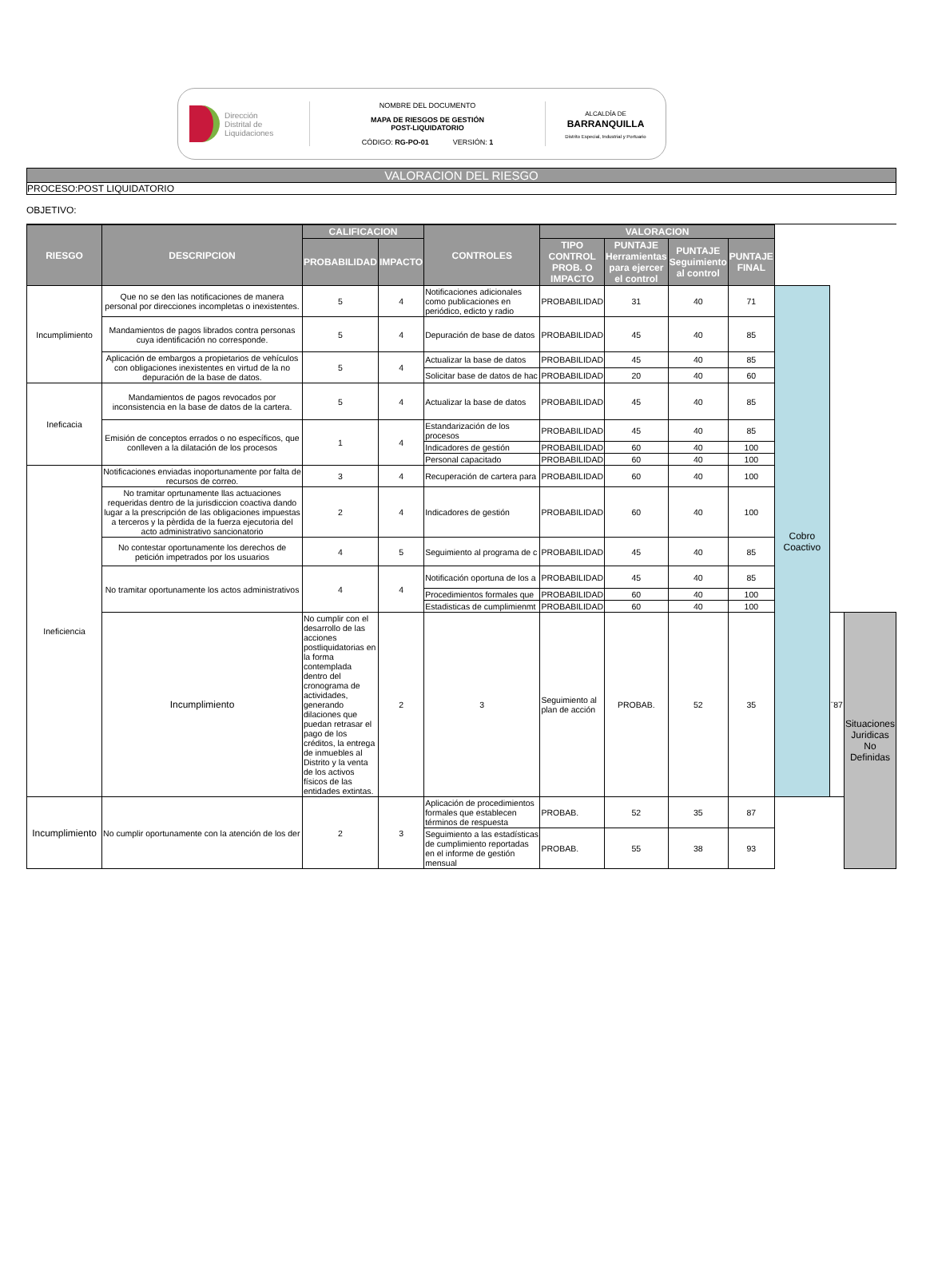Dirección
Distrital de
Liquidaciones
NOMBRE DEL DOCUMENTO
MAPA DE RIESGOS DE GESTIÓN
POST-LIQUIDATORIO
CÓDIGO: RG-PO-01 VERSIÓN: 1
ALCALDÍA DE
BARRANQUILLA
Distrito Especial, Industrial y Portuario
VALORACION DEL RIESGO
PROCESO:POST LIQUIDATORIO
OBJETIVO:
| RIESGO | DESCRIPCION | CALIFICACION | | CONTROLES | VALORACION | | | | | | |
| | | PROBABILIDAD | IMPACTO | | TIPO CONTROL PROB. O IMPACTO | PUNTAJE Herramientas para ejercer el control | PUNTAJE Seguimiento al control | PUNTAJE FINAL | | | |
| Incumplimiento | Que no se den las notificaciones de manera personal por direcciones incompletas o inexistentes. | 5 | 4 | Notificaciones adicionales como publicaciones en periódico, edicto y radio | PROBABILIDAD | 31 | 40 | 71 | Cobro Coactivo | | |
| | Mandamientos de pagos librados contra personas cuya identificación no corresponde. | 5 | 4 | Depuración de base de datos | PROBABILIDAD | 45 | 40 | 85 | | | |
| | Aplicación de embargos a propietarios de vehículos con obligaciones inexistentes en virtud de la no depuración de la base de datos. | 5 | 4 | Actualizar la base de datos | PROBABILIDAD | 45 | 40 | 85 | | | |
| | | | | Solicitar base de datos de hac | PROBABILIDAD | 20 | 40 | 60 | | | |
| Ineficacia | Mandamientos de pagos revocados por inconsistencia en la base de datos de la cartera. | 5 | 4 | Actualizar la base de datos | PROBABILIDAD | 45 | 40 | 85 | | | |
| | Emisión de conceptos errados o no específicos, que conlleven a la dilatación de los procesos | 1 | 4 | Estandarización de los procesos | PROBABILIDAD | 45 | 40 | 85 | | | |
| | | | | Indicadores de gestión | PROBABILIDAD | 60 | 40 | 100 | | | |
| | | | | Personal capacitado | PROBABILIDAD | 60 | 40 | 100 | | | |
| Ineficiencia | Notificaciones enviadas inoportunamente por falta de recursos de correo. | 3 | 4 | Recuperación de cartera para | PROBABILIDAD | 60 | 40 | 100 | | | |
| | No tramitar oprtunamente llas actuaciones requeridas dentro de la jurisdiccion coactiva dando lugar a la prescripción de las obligaciones impuestas a terceros y la pèrdida de la fuerza ejecutoria del acto administrativo sancionatorio | 2 | 4 | Indicadores de gestión | PROBABILIDAD | 60 | 40 | 100 | | | |
| | No contestar oportunamente los derechos de petición impetrados por los usuarios | 4 | 5 | Seguimiento al programa de c | PROBABILIDAD | 45 | 40 | 85 | | | |
| | No tramitar oportunamente los actos administrativos | 4 | 4 | Notificación oportuna de los a | PROBABILIDAD | 45 | 40 | 85 | | | |
| | | | | Procedimientos formales que | PROBABILIDAD | 60 | 40 | 100 | | | |
| | | | | Estadisticas de cumplimienmt | PROBABILIDAD | 60 | 40 | 100 | | | |
| | Incumplimiento | No cumplir con el desarrollo de las acciones postliquidatorias en la forma contemplada dentro del cronograma de actividades, generando dilaciones que puedan retrasar el pago de los créditos, la entrega de inmuebles al Distrito y la venta de los activos físicos de las entidades extintas. | 2 | 3 | Seguimiento al plan de acción | PROBAB. | 52 | 35 | | ¨87 | Situaciones Juridicas No Definidas |
| Incumplimiento | No cumplir oportunamente con la atención de los der | 2 | 3 | Aplicación de procedimientos formales que establecen términos de respuesta | PROBAB. | 52 | 35 | 87 | | | |
| | | | | Seguimiento a las estadísticas de cumplimiento reportadas en el informe de gestión mensual | PROBAB. | 55 | 38 | 93 | | | |